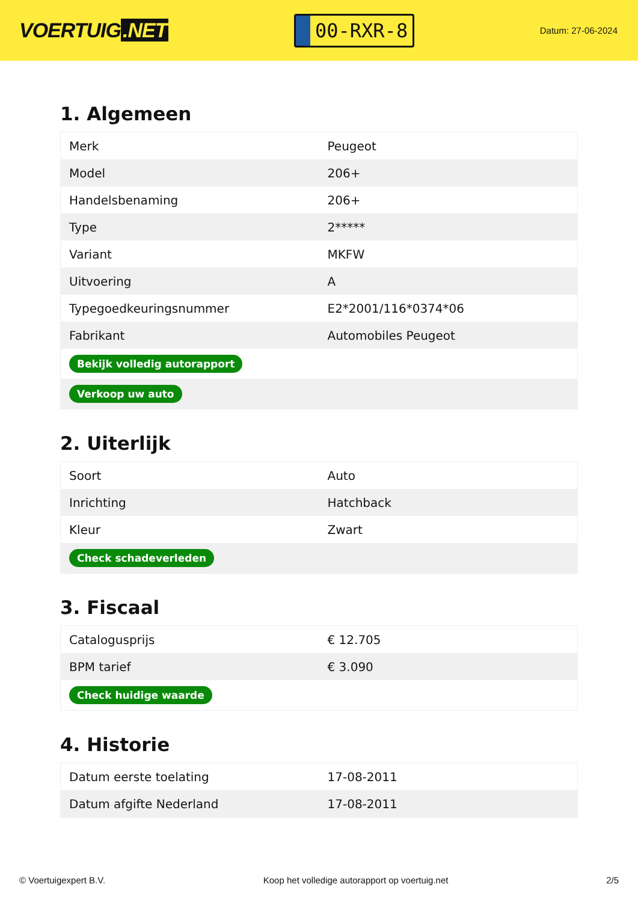VOERTUIG.NET
00-RXR-8
Datum: 27-06-2024
1. Algemeen
| Merk | Peugeot |
| Model | 206+ |
| Handelsbenaming | 206+ |
| Type | 2***** |
| Variant | MKFW |
| Uitvoering | A |
| Typegoedkeuringsnummer | E2*2001/116*0374*06 |
| Fabrikant | Automobiles Peugeot |
| Bekijk volledig autorapport | |
| Verkoop uw auto | |
2. Uiterlijk
| Soort | Auto |
| Inrichting | Hatchback |
| Kleur | Zwart |
| Check schadeverleden | |
3. Fiscaal
| Catalogusprijs | € 12.705 |
| BPM tarief | € 3.090 |
| Check huidige waarde | |
4. Historie
| Datum eerste toelating | 17-08-2011 |
| Datum afgifte Nederland | 17-08-2011 |
© Voertuigexpert B.V. Koop het volledige autorapport op voertuig.net 2/5